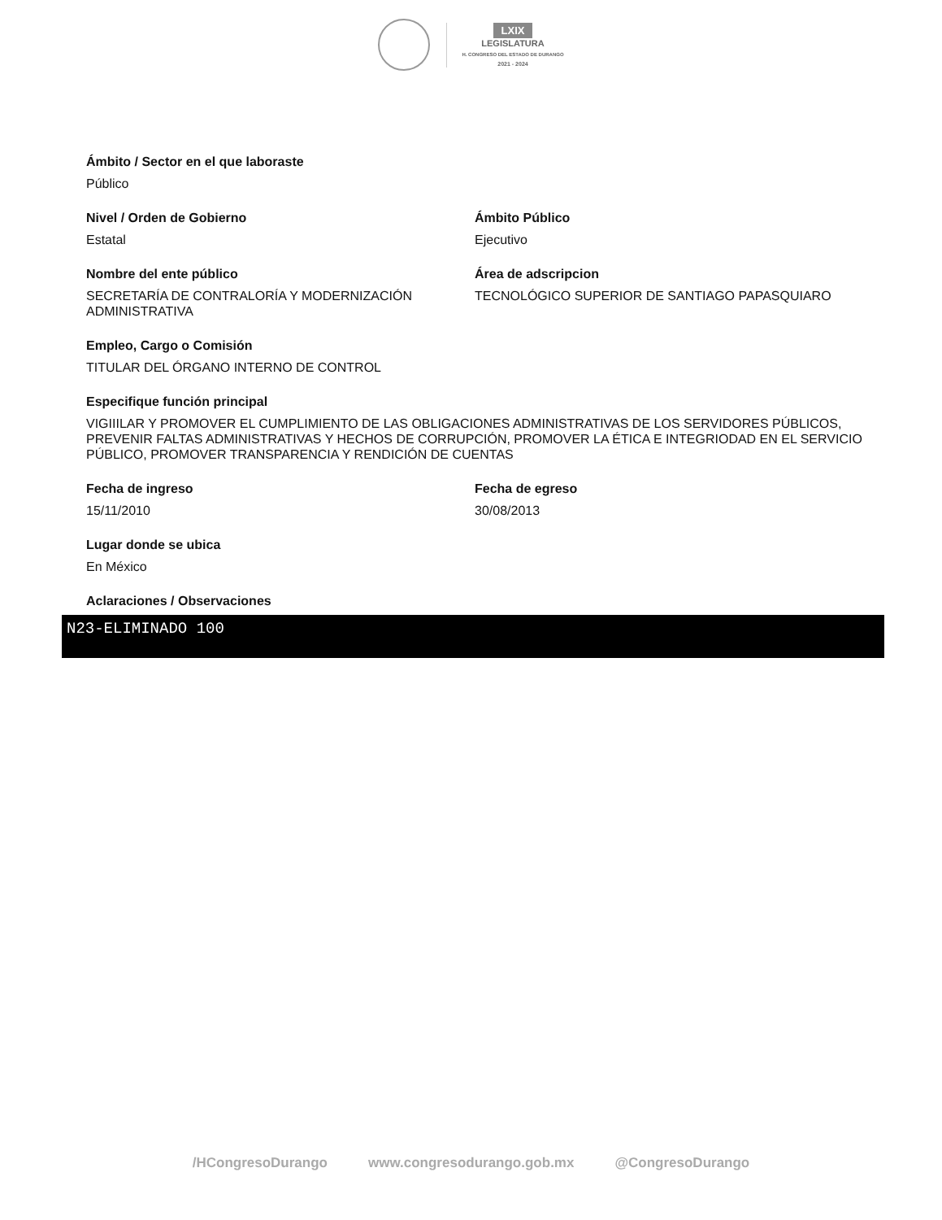LXIX
LEGISLATURA
H. CONGRESO DEL ESTADO DE DURANGO
2021 - 2024
Ámbito / Sector en el que laboraste
Público
Nivel / Orden de Gobierno
Estatal
Ámbito Público
Ejecutivo
Nombre del ente público
SECRETARÍA DE CONTRALORÍA Y MODERNIZACIÓN ADMINISTRATIVA
Área de adscripcion
TECNOLÓGICO SUPERIOR DE SANTIAGO PAPASQUIARO
Empleo, Cargo o Comisión
TITULAR DEL ÓRGANO INTERNO DE CONTROL
Especifique función principal
VIGIIILAR Y PROMOVER EL CUMPLIMIENTO DE LAS OBLIGACIONES ADMINISTRATIVAS DE LOS SERVIDORES PÚBLICOS, PREVENIR FALTAS ADMINISTRATIVAS Y HECHOS DE CORRUPCIÓN, PROMOVER LA ÉTICA E INTEGRIODAD EN EL SERVICIO PÚBLICO, PROMOVER TRANSPARENCIA Y RENDICIÓN DE CUENTAS
Fecha de ingreso
15/11/2010
Fecha de egreso
30/08/2013
Lugar donde se ubica
En México
Aclaraciones / Observaciones
N23-ELIMINADO 100
/HCongresoDurango www.congresodurango.gob.mx @CongresoDurango